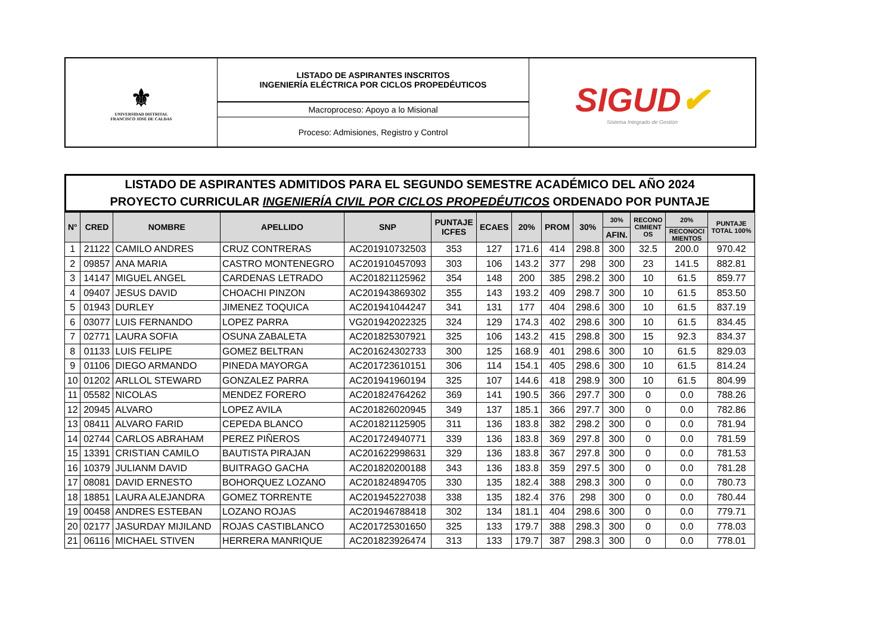⚜
UNIVERSIDAD DISTRITAL
FRANCISCO JOSÉ DE CALDAS
LISTADO DE ASPIRANTES INSCRITOS
INGENIERÍA ELÉCTRICA POR CICLOS PROPEDÉUTICOS
Macroproceso: Apoyo a lo Misional
Proceso: Admisiones, Registro y Control
SIGUD✔
Sistema Integrado de Gestión
LISTADO DE ASPIRANTES ADMITIDOS PARA EL SEGUNDO SEMESTRE ACADÉMICO DEL AÑO 2024
PROYECTO CURRICULAR INGENIERÍA CIVIL POR CICLOS PROPEDÉUTICOS ORDENADO POR PUNTAJE
| N° | CRED | NOMBRE | APELLIDO | SNP | PUNTAJE ICFES | ECAES | 20% | PROM | 30% | 30% | RECONO CIMIENT OS | 20% | PUNTAJE TOTAL 100% |
| --- | --- | --- | --- | --- | --- | --- | --- | --- | --- | --- | --- | --- | --- |
| | | | | | | | | | | AFIN. | | RECONOCI MIENTOS | |
| 1 | 21122 | CAMILO ANDRES | CRUZ CONTRERAS | AC201910732503 | 353 | 127 | 171.6 | 414 | 298.8 | 300 | 32.5 | 200.0 | 970.42 |
| 2 | 09857 | ANA MARIA | CASTRO MONTENEGRO | AC201910457093 | 303 | 106 | 143.2 | 377 | 298 | 300 | 23 | 141.5 | 882.81 |
| 3 | 14147 | MIGUEL ANGEL | CARDENAS LETRADO | AC201821125962 | 354 | 148 | 200 | 385 | 298.2 | 300 | 10 | 61.5 | 859.77 |
| 4 | 09407 | JESUS DAVID | CHOACHI PINZON | AC201943869302 | 355 | 143 | 193.2 | 409 | 298.7 | 300 | 10 | 61.5 | 853.50 |
| 5 | 01943 | DURLEY | JIMENEZ TOQUICA | AC201941044247 | 341 | 131 | 177 | 404 | 298.6 | 300 | 10 | 61.5 | 837.19 |
| 6 | 03077 | LUIS FERNANDO | LOPEZ PARRA | VG201942022325 | 324 | 129 | 174.3 | 402 | 298.6 | 300 | 10 | 61.5 | 834.45 |
| 7 | 02771 | LAURA SOFIA | OSUNA ZABALETA | AC201825307921 | 325 | 106 | 143.2 | 415 | 298.8 | 300 | 15 | 92.3 | 834.37 |
| 8 | 01133 | LUIS FELIPE | GOMEZ BELTRAN | AC201624302733 | 300 | 125 | 168.9 | 401 | 298.6 | 300 | 10 | 61.5 | 829.03 |
| 9 | 01106 | DIEGO ARMANDO | PINEDA MAYORGA | AC201723610151 | 306 | 114 | 154.1 | 405 | 298.6 | 300 | 10 | 61.5 | 814.24 |
| 10 | 01202 | ARLLOL STEWARD | GONZALEZ PARRA | AC201941960194 | 325 | 107 | 144.6 | 418 | 298.9 | 300 | 10 | 61.5 | 804.99 |
| 11 | 05582 | NICOLAS | MENDEZ FORERO | AC201824764262 | 369 | 141 | 190.5 | 366 | 297.7 | 300 | 0 | 0.0 | 788.26 |
| 12 | 20945 | ALVARO | LOPEZ AVILA | AC201826020945 | 349 | 137 | 185.1 | 366 | 297.7 | 300 | 0 | 0.0 | 782.86 |
| 13 | 08411 | ALVARO FARID | CEPEDA BLANCO | AC201821125905 | 311 | 136 | 183.8 | 382 | 298.2 | 300 | 0 | 0.0 | 781.94 |
| 14 | 02744 | CARLOS ABRAHAM | PEREZ PIÑEROS | AC201724940771 | 339 | 136 | 183.8 | 369 | 297.8 | 300 | 0 | 0.0 | 781.59 |
| 15 | 13391 | CRISTIAN CAMILO | BAUTISTA PIRAJAN | AC201622998631 | 329 | 136 | 183.8 | 367 | 297.8 | 300 | 0 | 0.0 | 781.53 |
| 16 | 10379 | JULIANM DAVID | BUITRAGO GACHA | AC201820200188 | 343 | 136 | 183.8 | 359 | 297.5 | 300 | 0 | 0.0 | 781.28 |
| 17 | 08081 | DAVID ERNESTO | BOHORQUEZ LOZANO | AC201824894705 | 330 | 135 | 182.4 | 388 | 298.3 | 300 | 0 | 0.0 | 780.73 |
| 18 | 18851 | LAURA ALEJANDRA | GOMEZ TORRENTE | AC201945227038 | 338 | 135 | 182.4 | 376 | 298 | 300 | 0 | 0.0 | 780.44 |
| 19 | 00458 | ANDRES ESTEBAN | LOZANO ROJAS | AC201946788418 | 302 | 134 | 181.1 | 404 | 298.6 | 300 | 0 | 0.0 | 779.71 |
| 20 | 02177 | JASURDAY MIJILAND | ROJAS CASTIBLANCO | AC201725301650 | 325 | 133 | 179.7 | 388 | 298.3 | 300 | 0 | 0.0 | 778.03 |
| 21 | 06116 | MICHAEL STIVEN | HERRERA MANRIQUE | AC201823926474 | 313 | 133 | 179.7 | 387 | 298.3 | 300 | 0 | 0.0 | 778.01 |